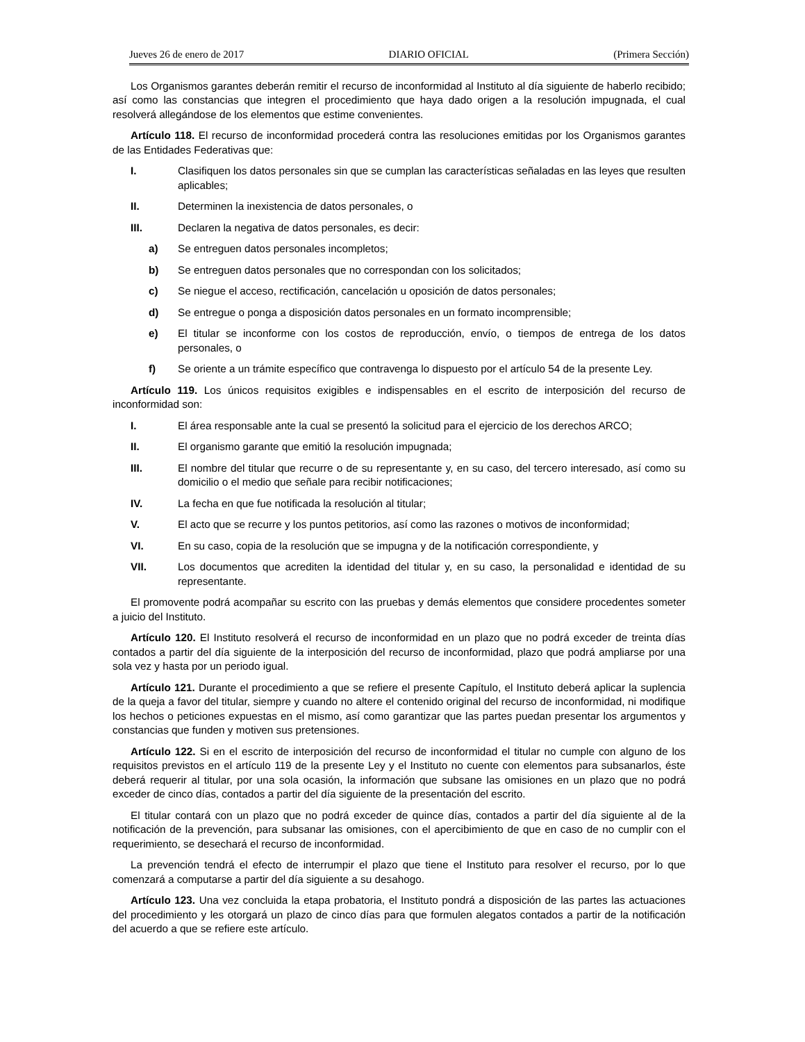Jueves 26 de enero de 2017 DIARIO OFICIAL (Primera Sección)
Los Organismos garantes deberán remitir el recurso de inconformidad al Instituto al día siguiente de haberlo recibido; así como las constancias que integren el procedimiento que haya dado origen a la resolución impugnada, el cual resolverá allegándose de los elementos que estime convenientes.
Artículo 118. El recurso de inconformidad procederá contra las resoluciones emitidas por los Organismos garantes de las Entidades Federativas que:
I. Clasifiquen los datos personales sin que se cumplan las características señaladas en las leyes que resulten aplicables;
II. Determinen la inexistencia de datos personales, o
III. Declaren la negativa de datos personales, es decir:
a) Se entreguen datos personales incompletos;
b) Se entreguen datos personales que no correspondan con los solicitados;
c) Se niegue el acceso, rectificación, cancelación u oposición de datos personales;
d) Se entregue o ponga a disposición datos personales en un formato incomprensible;
e) El titular se inconforme con los costos de reproducción, envío, o tiempos de entrega de los datos personales, o
f) Se oriente a un trámite específico que contravenga lo dispuesto por el artículo 54 de la presente Ley.
Artículo 119. Los únicos requisitos exigibles e indispensables en el escrito de interposición del recurso de inconformidad son:
I. El área responsable ante la cual se presentó la solicitud para el ejercicio de los derechos ARCO;
II. El organismo garante que emitió la resolución impugnada;
III. El nombre del titular que recurre o de su representante y, en su caso, del tercero interesado, así como su domicilio o el medio que señale para recibir notificaciones;
IV. La fecha en que fue notificada la resolución al titular;
V. El acto que se recurre y los puntos petitorios, así como las razones o motivos de inconformidad;
VI. En su caso, copia de la resolución que se impugna y de la notificación correspondiente, y
VII. Los documentos que acrediten la identidad del titular y, en su caso, la personalidad e identidad de su representante.
El promovente podrá acompañar su escrito con las pruebas y demás elementos que considere procedentes someter a juicio del Instituto.
Artículo 120. El Instituto resolverá el recurso de inconformidad en un plazo que no podrá exceder de treinta días contados a partir del día siguiente de la interposición del recurso de inconformidad, plazo que podrá ampliarse por una sola vez y hasta por un periodo igual.
Artículo 121. Durante el procedimiento a que se refiere el presente Capítulo, el Instituto deberá aplicar la suplencia de la queja a favor del titular, siempre y cuando no altere el contenido original del recurso de inconformidad, ni modifique los hechos o peticiones expuestas en el mismo, así como garantizar que las partes puedan presentar los argumentos y constancias que funden y motiven sus pretensiones.
Artículo 122. Si en el escrito de interposición del recurso de inconformidad el titular no cumple con alguno de los requisitos previstos en el artículo 119 de la presente Ley y el Instituto no cuente con elementos para subsanarlos, éste deberá requerir al titular, por una sola ocasión, la información que subsane las omisiones en un plazo que no podrá exceder de cinco días, contados a partir del día siguiente de la presentación del escrito.
El titular contará con un plazo que no podrá exceder de quince días, contados a partir del día siguiente al de la notificación de la prevención, para subsanar las omisiones, con el apercibimiento de que en caso de no cumplir con el requerimiento, se desechará el recurso de inconformidad.
La prevención tendrá el efecto de interrumpir el plazo que tiene el Instituto para resolver el recurso, por lo que comenzará a computarse a partir del día siguiente a su desahogo.
Artículo 123. Una vez concluida la etapa probatoria, el Instituto pondrá a disposición de las partes las actuaciones del procedimiento y les otorgará un plazo de cinco días para que formulen alegatos contados a partir de la notificación del acuerdo a que se refiere este artículo.